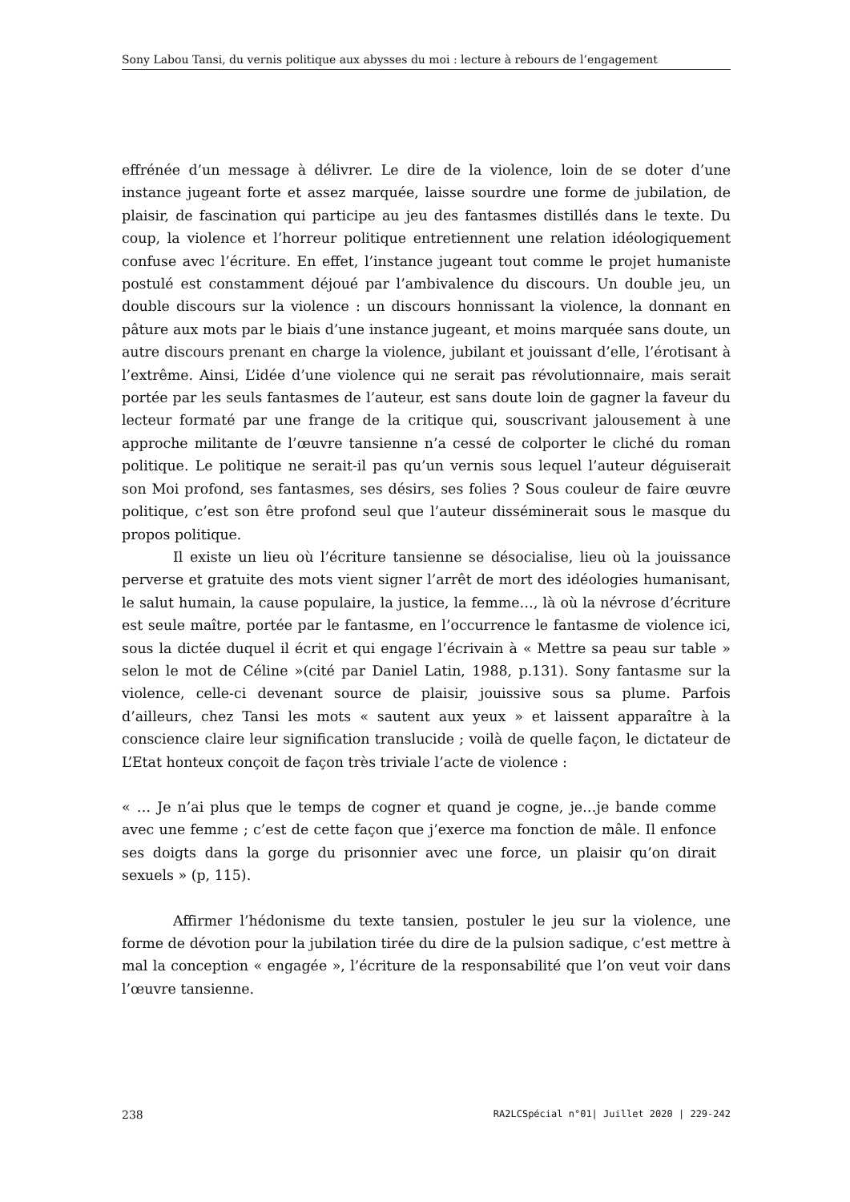Sony Labou Tansi, du vernis politique aux abysses du moi : lecture à rebours de l’engagement
effrénée d’un message à délivrer. Le dire de la violence, loin de se doter d’une instance jugeant forte et assez marquée, laisse sourdre une forme de jubilation, de plaisir, de fascination qui participe au jeu des fantasmes distillés dans le texte. Du coup, la violence et l’horreur politique entretiennent une relation idéologiquement confuse avec l’écriture. En effet, l’instance jugeant tout comme le projet humaniste postulé est constamment déjoué par l’ambivalence du discours. Un double jeu, un double discours sur la violence : un discours honnissant la violence, la donnant en pâture aux mots par le biais d’une instance jugeant, et moins marquée sans doute, un autre discours prenant en charge la violence, jubilant et jouissant d’elle, l’érotisant à l’extrême. Ainsi, L’idée d’une violence qui ne serait pas révolutionnaire, mais serait portée par les seuls fantasmes de l’auteur, est sans doute loin de gagner la faveur du lecteur formaté par une frange de la critique qui, souscrivant jalousement à une approche militante de l’œuvre tansienne n’a cessé de colporter le cliché du roman politique. Le politique ne serait-il pas qu’un vernis sous lequel l’auteur déguiserait son Moi profond, ses fantasmes, ses désirs, ses folies ? Sous couleur de faire œuvre politique, c’est son être profond seul que l’auteur disséminerait sous le masque du propos politique.
Il existe un lieu où l’écriture tansienne se désocialise, lieu où la jouissance perverse et gratuite des mots vient signer l’arrêt de mort des idéologies humanisant, le salut humain, la cause populaire, la justice, la femme…, là où la névrose d’écriture est seule maître, portée par le fantasme, en l’occurrence le fantasme de violence ici, sous la dictée duquel il écrit et qui engage l’écrivain à « Mettre sa peau sur table » selon le mot de Céline »(cité par Daniel Latin, 1988, p.131). Sony fantasme sur la violence, celle-ci devenant source de plaisir, jouissive sous sa plume. Parfois d’ailleurs, chez Tansi les mots « sautent aux yeux » et laissent apparaître à la conscience claire leur signification translucide ; voilà de quelle façon, le dictateur de L’Etat honteux conçoit de façon très triviale l’acte de violence :
« … Je n’ai plus que le temps de cogner et quand je cogne, je…je bande comme avec une femme ; c’est de cette façon que j’exerce ma fonction de mâle. Il enfonce ses doigts dans la gorge du prisonnier avec une force, un plaisir qu’on dirait sexuels » (p, 115).
Affirmer l’hédonisme du texte tansien, postuler le jeu sur la violence, une forme de dévotion pour la jubilation tirée du dire de la pulsion sadique, c’est mettre à mal la conception « engagée », l’écriture de la responsabilité que l’on veut voir dans l’œuvre tansienne.
238 RA2LCSpécial n°01| Juillet 2020 | 229-242